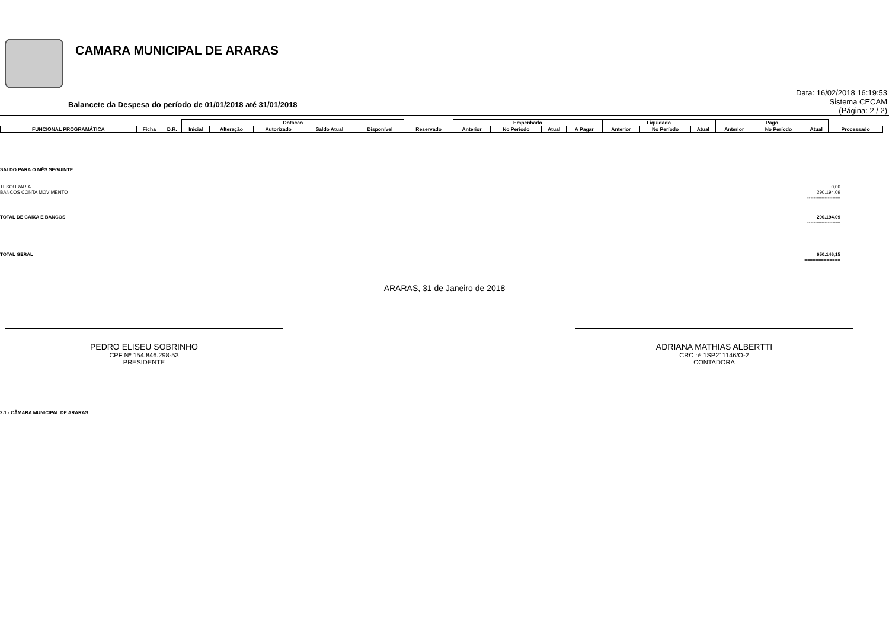CAMARA MUNICIPAL DE ARARAS
Balancete da Despesa do período de 01/01/2018 até 31/01/2018
Data: 16/02/2018 16:19:53
Sistema CECAM
(Página: 2 / 2)
| | | | Dotacão | | | | | | Empenhado | | | | Liquidado | | | Pago | | | |
| FUNCIONAL PROGRAMÁTICA | Ficha | D.R. | Inicial | Alteração | Autorizado | Saldo Atual | Disponível | Reservado | Anterior | No Período | Atual | A Pagar | Anterior | No Período | Atual | Anterior | No Período | Atual | Processado |
SALDO PARA O MÊS SEGUINTE
TESOURARIA 0,00
BANCOS CONTA MOVIMENTO 290.194,09
---------------------
TOTAL DE CAIXA E BANCOS 290.194,09
---------------------
TOTAL GERAL 650.146,15
=============
ARARAS, 31 de Janeiro de 2018
PEDRO ELISEU SOBRINHO
CPF Nº 154.846.298-53
PRESIDENTE
ADRIANA MATHIAS ALBERTTI
CRC nº 1SP211146/O-2
CONTADORA
2.1 - CÂMARA MUNICIPAL DE ARARAS